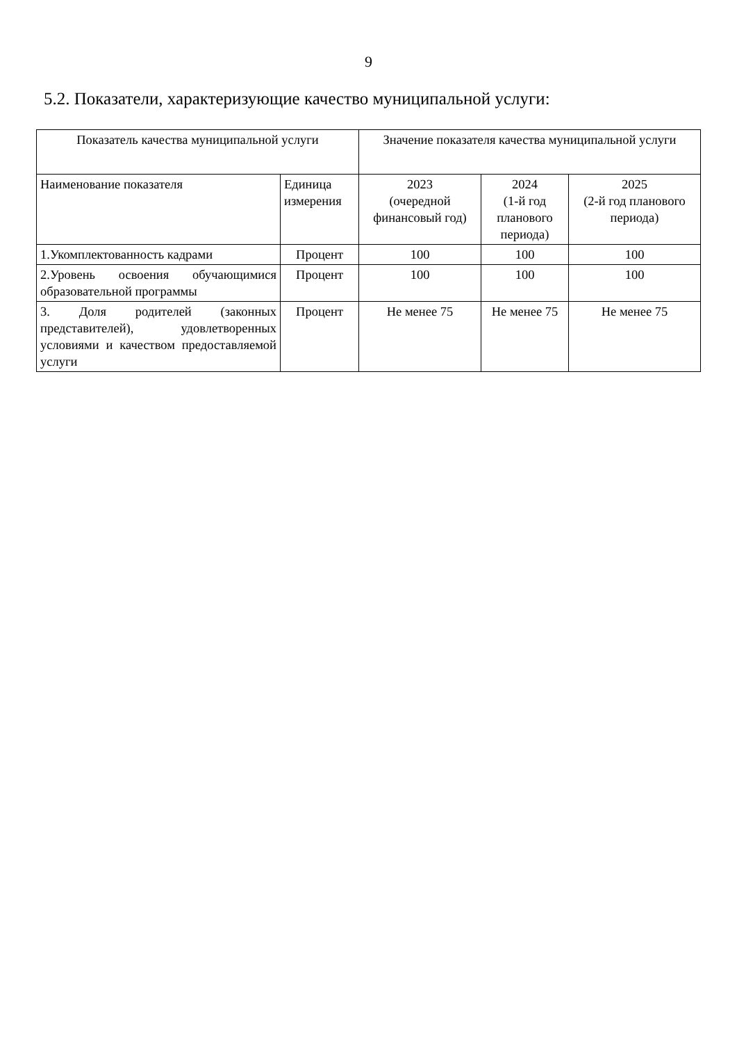9
5.2. Показатели, характеризующие качество муниципальной услуги:
| Показатель качества муниципальной услуги | | Значение показателя качества муниципальной услуги | | |
| --- | --- | --- | --- | --- |
| Наименование показателя | Единица измерения | 2023 (очередной финансовый год) | 2024 (1-й год планового периода) | 2025 (2-й год планового периода) |
| 1.Укомплектованность кадрами | Процент | 100 | 100 | 100 |
| 2.Уровень освоения обучающимися образовательной программы | Процент | 100 | 100 | 100 |
| 3. Доля родителей (законных представителей), удовлетворенных условиями и качеством предоставляемой услуги | Процент | Не менее 75 | Не менее 75 | Не менее 75 |